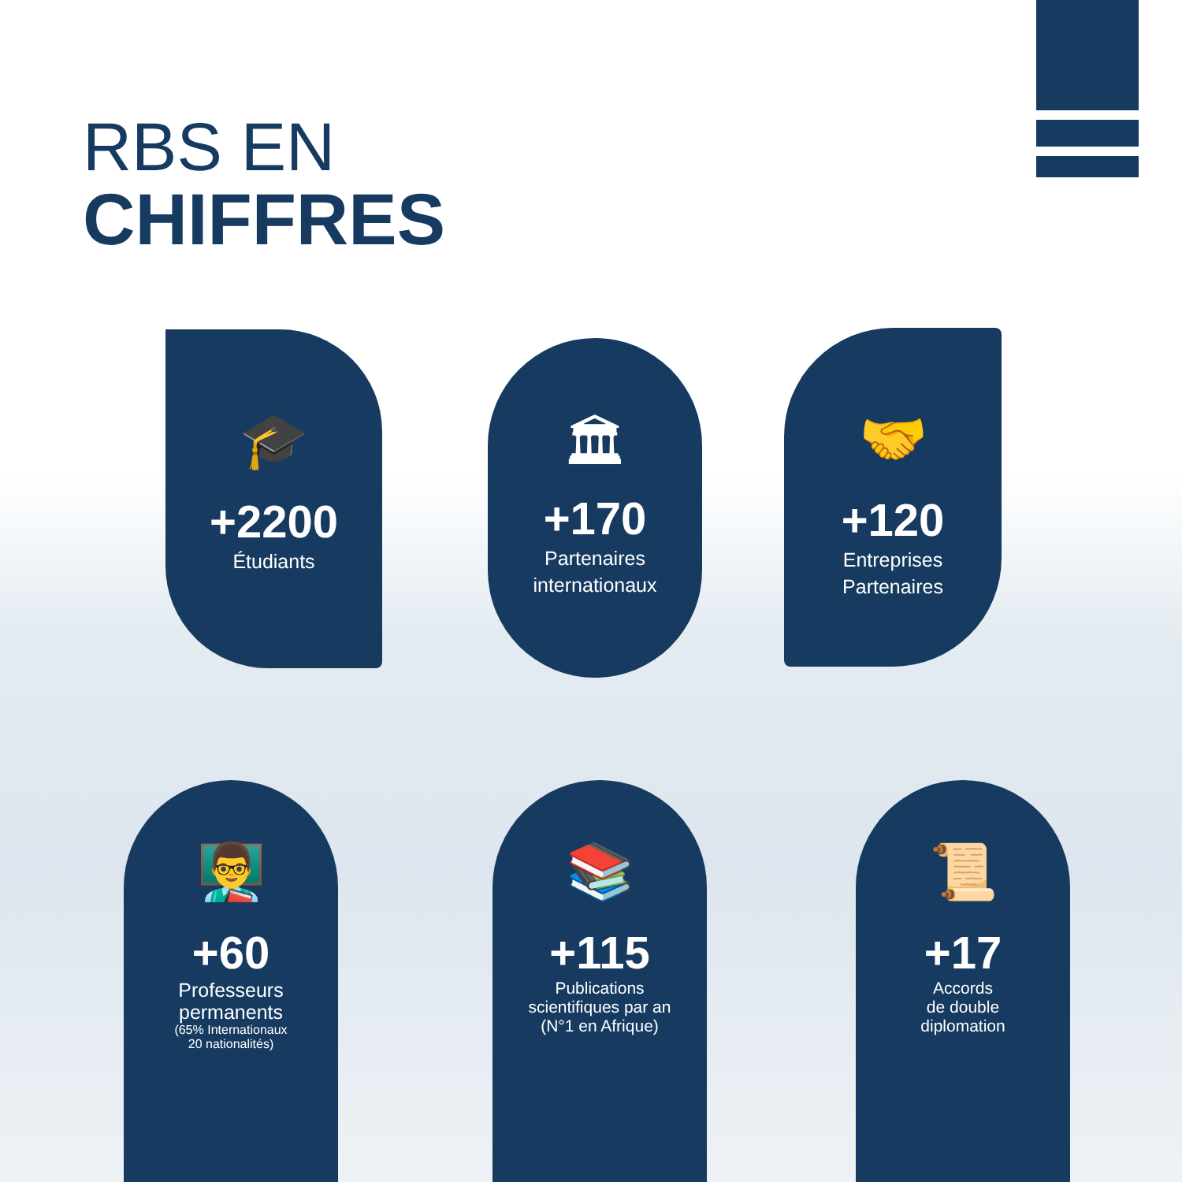RBS EN
CHIFFRES
🎓
+2200
Étudiants
🏛
+170
Partenaires
internationaux
🤝
+120
Entreprises
Partenaires
👨‍🏫
+60
Professeurs
permanents
(65% Internationaux
20 nationalités)
📚
+115
Publications
scientifiques par an
(N°1 en Afrique)
📜
+17
Accords
de double
diplomation